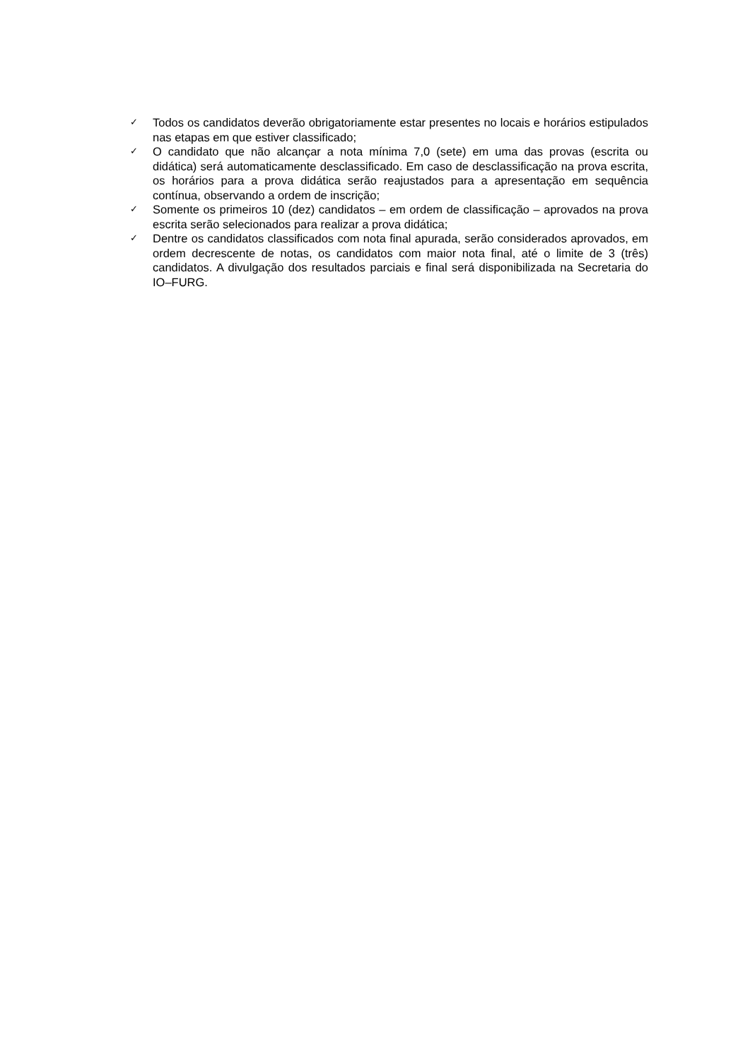✓ Todos os candidatos deverão obrigatoriamente estar presentes no locais e horários estipulados nas etapas em que estiver classificado;
✓ O candidato que não alcançar a nota mínima 7,0 (sete) em uma das provas (escrita ou didática) será automaticamente desclassificado. Em caso de desclassificação na prova escrita, os horários para a prova didática serão reajustados para a apresentação em sequência contínua, observando a ordem de inscrição;
✓ Somente os primeiros 10 (dez) candidatos – em ordem de classificação – aprovados na prova escrita serão selecionados para realizar a prova didática;
✓ Dentre os candidatos classificados com nota final apurada, serão considerados aprovados, em ordem decrescente de notas, os candidatos com maior nota final, até o limite de 3 (três) candidatos. A divulgação dos resultados parciais e final será disponibilizada na Secretaria do IO–FURG.